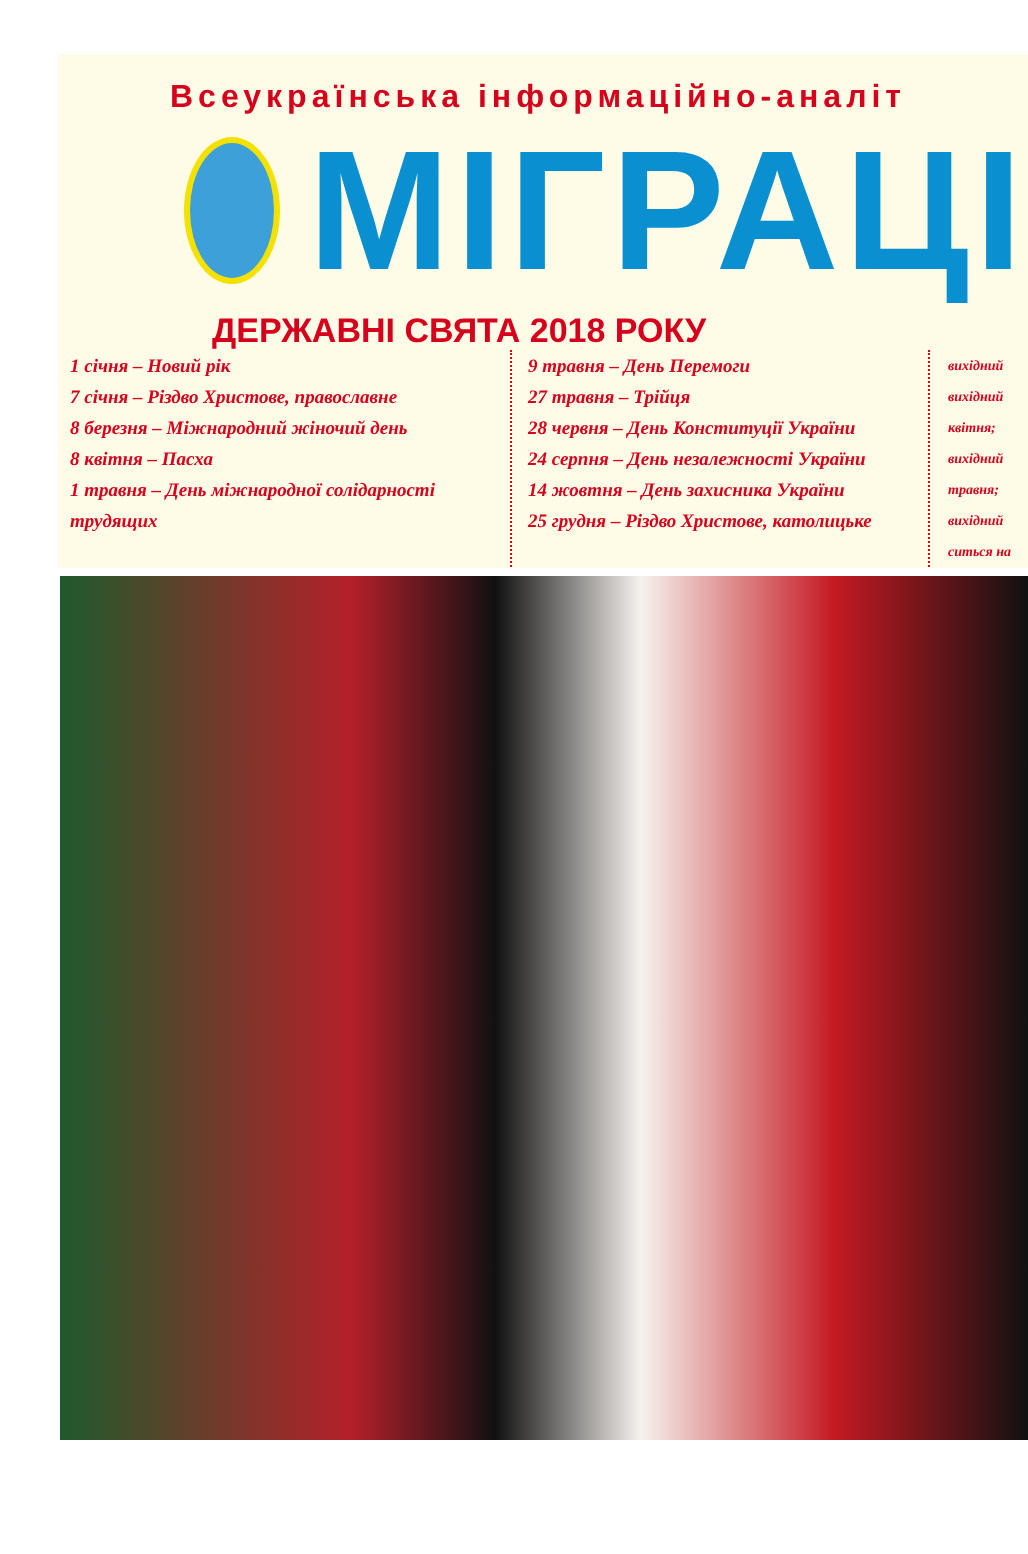Всеукраїнська інформаційно-аналіт
МІГРАЦІ
ДЕРЖАВНІ СВЯТА 2018 РОКУ
1 січня – Новий рік
7 січня – Різдво Христове, православне
8 березня – Міжнародний жіночий день
8 квітня – Пасха
1 травня – День міжнародної солідарності
трудящих
9 травня – День Перемоги
27 травня – Трійця
28 червня – День Конституції України
24 серпня – День незалежності України
14 жовтня – День захисника України
25 грудня – Різдво Христове, католицьке
вихідний
вихідний
квітня;
вихідний
травня;
вихідний
ситься на